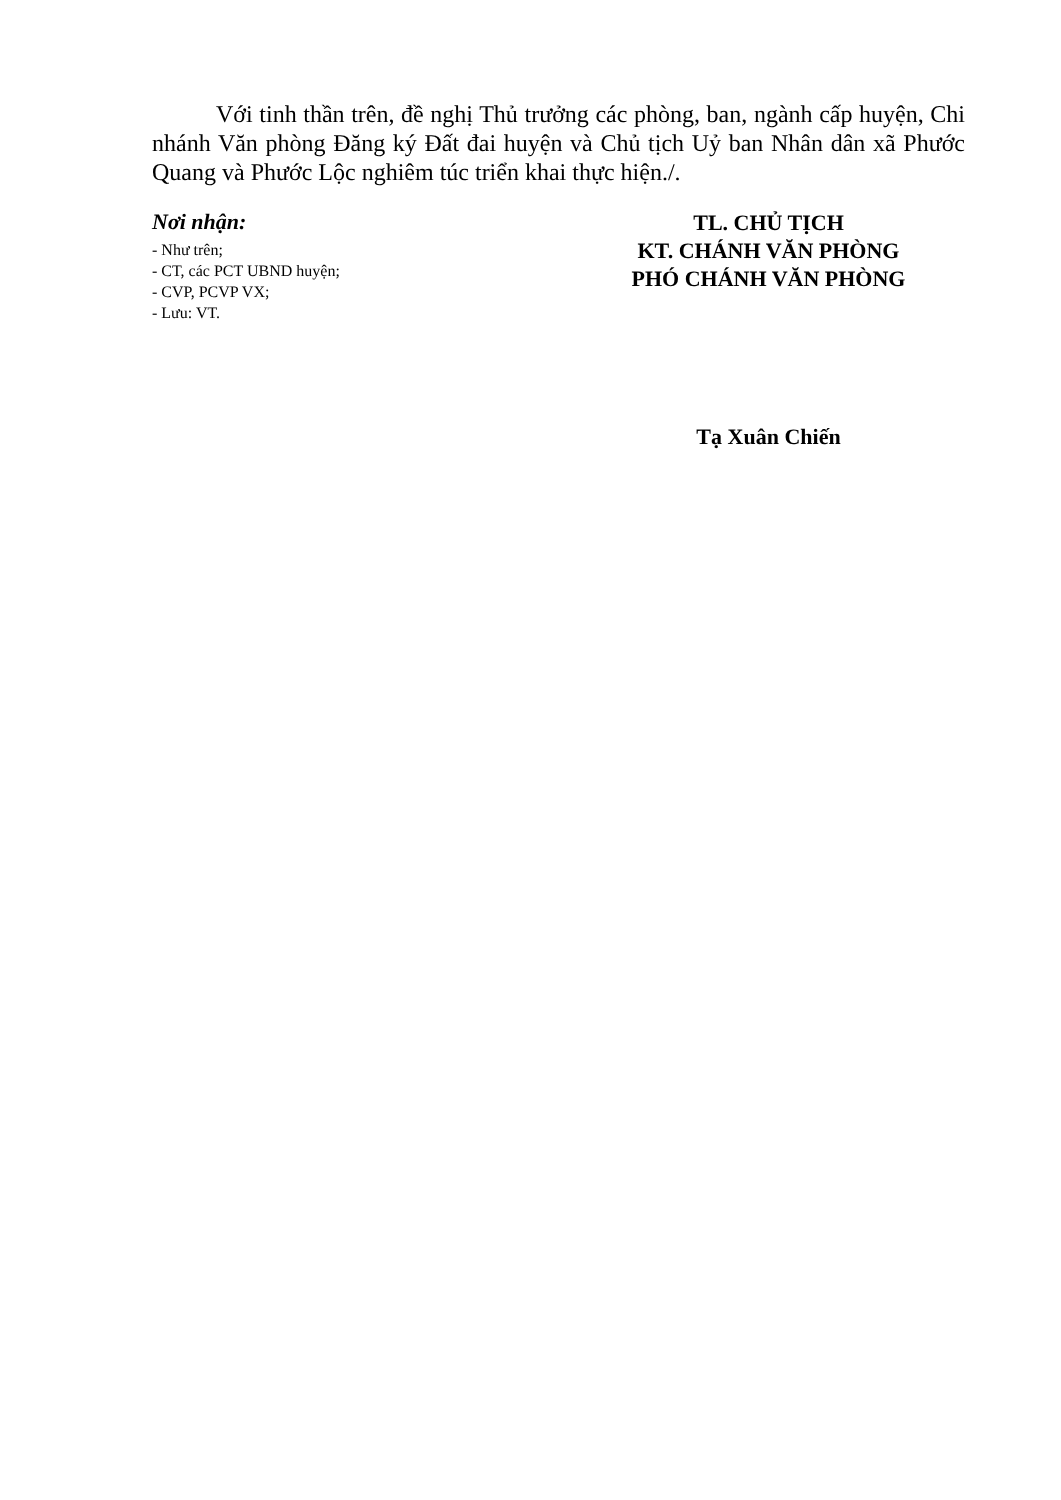Với tinh thần trên, đề nghị Thủ trưởng các phòng, ban, ngành cấp huyện, Chi nhánh Văn phòng Đăng ký Đất đai huyện và Chủ tịch Uỷ ban Nhân dân xã Phước Quang và Phước Lộc nghiêm túc triển khai thực hiện./.
Nơi nhận:
- Như trên;
- CT, các PCT UBND huyện;
- CVP, PCVP VX;
- Lưu: VT.
TL. CHỦ TỊCH
KT. CHÁNH VĂN PHÒNG
PHÓ CHÁNH VĂN PHÒNG
Tạ Xuân Chiến